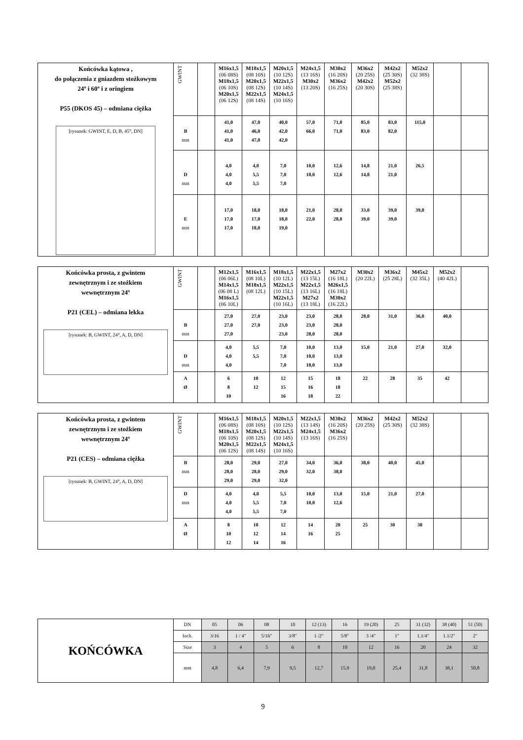| Końcówka kątowa , do połączenia z gniazdem stożkowym 24º i 60º i z oringiem P55 (DKOS 45) – odmiana ciężka [rysunek: GWINT, E, D, B, 45°, DN] | GWINT | | M16x1,5 (06 08S) M18x1,5 (06 10S) M20x1,5 (06 12S) | M18x1,5 (08 10S) M20x1,5 (08 12S) M22x1,5 (08 14S) | M20x1,5 (10 12S) M22x1,5 (10 14S) M24x1,5 (10 16S) | M24x1,5 (13 16S) M30x2 (13 20S) | M30x2 (16 20S) M36x2 (16 25S) | M36x2 (20 25S) M42x2 (20 30S) | M42x2 (25 30S) M52x2 (25 38S) | M52x2 (32 38S) | | |
| | B mm | | 41,0 41,0 41,0 | 47,0 46,0 47,0 | 40,0 42,0 42,0 | 57,0 66,0 | 71,0 71,0 | 85,0 83,0 | 83,0 82,0 | 115,0 | | |
| | D mm | | 4,0 4,0 4,0 | 4,0 5,5 5,5 | 7,0 7,0 7,0 | 10,0 10,0 | 12,6 12,6 | 14,8 14,8 | 21,0 21,0 | 26,5 | | |
| | E mm | | 17,0 17,0 17,0 | 18,0 17,0 18,0 | 18,0 18,0 19,0 | 21,0 22,0 | 28,0 28,0 | 33,0 39,0 | 39,0 39,0 | 39,0 | | |
| Końcówka prosta, z gwintem zewnętrznym i ze stożkiem wewnętrznym 24º P21 (CEL) – odmiana lekka [rysunek: B, GWINT, 24°, A, D, DN] | GWINT | | M12x1,5 (06 06L) M14x1,5 (06 08 L) M16x1,5 (06 10L) | M16x1,5 (08 10L) M18x1,5 (08 12L) | M18x1,5 (10 12L) M22x1,5 (10 15L) M22x1,5 (10 16L) | M22x1,5 (13 15L) M22x1,5 (13 16L) M27x2 (13 18L) | M27x2 (16 18L) M26x1,5 (16 18L) M30x2 (16 22L) | M30x2 (20 22L) | M36x2 (25 28L) | M45x2 (32 35L) | M52x2 (40 42L) | |
| | B mm | | 27,0 27,0 27,0 | 27,0 27,0 | 23,0 23,0 23,0 | 23,0 23,0 28,0 | 28,0 28,0 28,0 | 28,0 | 31,0 | 36,0 | 40,0 | |
| | D mm | | 4,0 4,0 4,0 | 5,5 5,5 | 7,0 7,0 7,0 | 10,0 10,0 10,0 | 13,0 13,0 13,0 | 15,0 | 21,0 | 27,0 | 32,0 | |
| | A Ø | | 6 8 10 | 10 12 | 12 15 16 | 15 16 18 | 18 18 22 | 22 | 28 | 35 | 42 | |
| Końcówka prosta, z gwintem zewnętrznym i ze stożkiem wewnętrznym 24º P21 (CES) – odmiana ciężka [rysunek: B, GWINT, 24°, A, D, DN] | GWINT | | M16x1,5 (06 08S) M18x1,5 (06 10S) M20x1,5 (06 12S) | M18x1,5 (08 10S) M20x1,5 (08 12S) M22x1,5 (08 14S) | M20x1,5 (10 12S) M22x1,5 (10 14S) M24x1,5 (10 16S) | M22x1,5 (13 14S) M24x1,5 (13 16S) | M30x2 (16 20S) M36x2 (16 25S) | M36x2 (20 25S) | M42x2 (25 30S) | M52x2 (32 38S) | | |
| | B mm | | 28,0 28,0 29,0 | 29,0 28,0 29,0 | 27,0 29,0 32,0 | 34,0 32,0 | 36,0 38,0 | 38,0 | 40,0 | 45,0 | | |
| | D mm | | 4,0 4,0 4,0 | 4,0 5,5 5,5 | 5,5 7,0 7,0 | 10,0 10,0 | 13,0 12,6 | 15,0 | 21,0 | 27,0 | | |
| | A Ø | | 8 10 12 | 10 12 14 | 12 14 16 | 14 16 | 20 25 | 25 | 30 | 38 | | |
| KOŃCÓWKA | DN | 05 | 06 | 08 | 10 | 12 (13) | 16 | 19 (20) | 25 | 31 (32) | 38 (40) | 51 (50) |
| | Inch. | 3/16 | 1 / 4″ | 5/16″ | 3/8″ | 1 /2″ | 5/8″ | 3 /4″ | 1″ | 1.1/4″ | 1.1/2″ | 2″ |
| | Size | 3 | 4 | 5 | 6 | 8 | 10 | 12 | 16 | 20 | 24 | 32 |
| | mm | 4,8 | 6,4 | 7,9 | 9,5 | 12,7 | 15,9 | 19,0 | 25,4 | 31,8 | 38,1 | 50,8 |
9